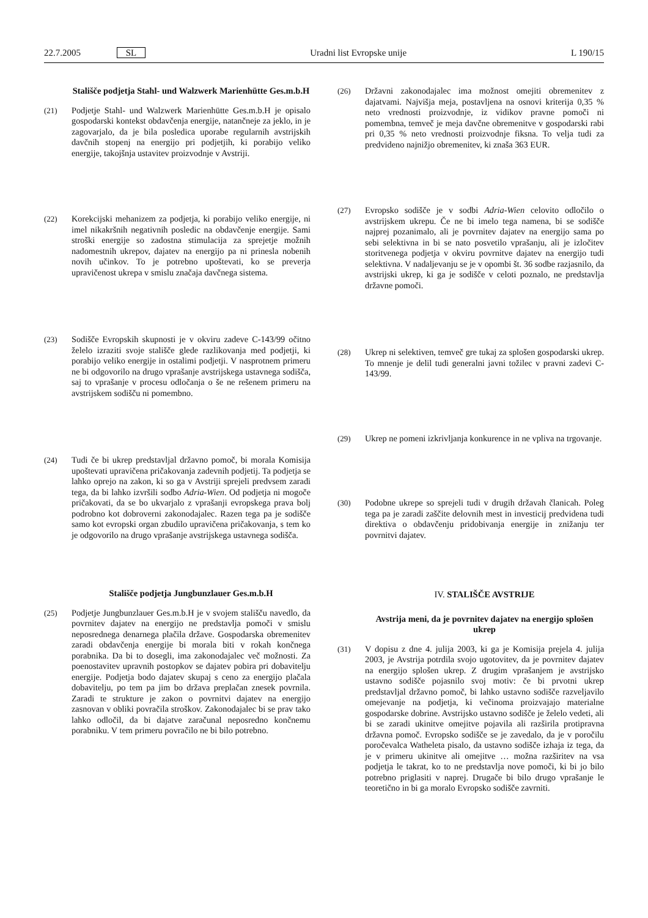22.7.2005 SL Uradni list Evropske unije L 190/15
Stališče podjetja Stahl- und Walzwerk Marienhütte Ges.m.b.H
(21) Podjetje Stahl- und Walzwerk Marienhütte Ges.m.b.H je opisalo gospodarski kontekst obdavčenja energije, natančneje za jeklo, in je zagovarjalo, da je bila posledica uporabe regularnih avstrijskih davčnih stopenj na energijo pri podjetjih, ki porabijo veliko energije, takojšnja ustavitev proizvodnje v Avstriji.
(22) Korekcijski mehanizem za podjetja, ki porabijo veliko energije, ni imel nikakršnih negativnih posledic na obdavčenje energije. Sami stroški energije so zadostna stimulacija za sprejetje možnih nadomestnih ukrepov, dajatev na energijo pa ni prinesla nobenih novih učinkov. To je potrebno upoštevati, ko se preverja upravičenost ukrepa v smislu značaja davčnega sistema.
(23) Sodišče Evropskih skupnosti je v okviru zadeve C-143/99 očitno želelo izraziti svoje stališče glede razlikovanja med podjetji, ki porabijo veliko energije in ostalimi podjetji. V nasprotnem primeru ne bi odgovorilo na drugo vprašanje avstrijskega ustavnega sodišča, saj to vprašanje v procesu odločanja o še ne rešenem primeru na avstrijskem sodišču ni pomembno.
(24) Tudi če bi ukrep predstavljal državno pomoč, bi morala Komisija upoštevati upravičena pričakovanja zadevnih podjetij. Ta podjetja se lahko oprejo na zakon, ki so ga v Avstriji sprejeli predvsem zaradi tega, da bi lahko izvršili sodbo Adria-Wien. Od podjetja ni mogoče pričakovati, da se bo ukvarjalo z vprašanji evropskega prava bolj podrobno kot dobroverni zakonodajalec. Razen tega pa je sodišče samo kot evropski organ zbudilo upravičena pričakovanja, s tem ko je odgovorilo na drugo vprašanje avstrijskega ustavnega sodišča.
Stališče podjetja Jungbunzlauer Ges.m.b.H
(25) Podjetje Jungbunzlauer Ges.m.b.H je v svojem stališču navedlo, da povrnitev dajatev na energijo ne predstavlja pomoči v smislu neposrednega denarnega plačila države. Gospodarska obremenitev zaradi obdavčenja energije bi morala biti v rokah končnega porabnika. Da bi to dosegli, ima zakonodajalec več možnosti. Za poenostavitev upravnih postopkov se dajatev pobira pri dobavitelju energije. Podjetja bodo dajatev skupaj s ceno za energijo plačala dobavitelju, po tem pa jim bo država preplačan znesek povrnila. Zaradi te strukture je zakon o povrnitvi dajatev na energijo zasnovan v obliki povračila stroškov. Zakonodajalec bi se prav tako lahko odločil, da bi dajatve zaračunal neposredno končnemu porabniku. V tem primeru povračilo ne bi bilo potrebno.
(26) Državni zakonodajalec ima možnost omejiti obremenitev z dajatvami. Najvišja meja, postavljena na osnovi kriterija 0,35 % neto vrednosti proizvodnje, iz vidikov pravne pomoči ni pomembna, temveč je meja davčne obremenitve v gospodarski rabi pri 0,35 % neto vrednosti proizvodnje fiksna. To velja tudi za predvideno najnižjo obremenitev, ki znaša 363 EUR.
(27) Evropsko sodišče je v sodbi Adria-Wien celovito odločilo o avstrijskem ukrepu. Če ne bi imelo tega namena, bi se sodišče najprej pozanimalo, ali je povrnitev dajatev na energijo sama po sebi selektivna in bi se nato posvetilo vprašanju, ali je izločitev storitvenega podjetja v okviru povrnitve dajatev na energijo tudi selektivna. V nadaljevanju se je v opombi št. 36 sodbe razjasnilo, da avstrijski ukrep, ki ga je sodišče v celoti poznalo, ne predstavlja državne pomoči.
(28) Ukrep ni selektiven, temveč gre tukaj za splošen gospodarski ukrep. To mnenje je delil tudi generalni javni tožilec v pravni zadevi C-143/99.
(29) Ukrep ne pomeni izkrivljanja konkurence in ne vpliva na trgovanje.
(30) Podobne ukrepe so sprejeli tudi v drugih državah članicah. Poleg tega pa je zaradi zaščite delovnih mest in investicij predvidena tudi direktiva o obdavčenju pridobivanja energije in znižanju ter povrnitvi dajatev.
IV. STALIŠČE AVSTRIJE
Avstrija meni, da je povrnitev dajatev na energijo splošen ukrep
(31) V dopisu z dne 4. julija 2003, ki ga je Komisija prejela 4. julija 2003, je Avstrija potrdila svojo ugotovitev, da je povrnitev dajatev na energijo splošen ukrep. Z drugim vprašanjem je avstrijsko ustavno sodišče pojasnilo svoj motiv: če bi prvotni ukrep predstavljal državno pomoč, bi lahko ustavno sodišče razveljavilo omejevanje na podjetja, ki večinoma proizvajajo materialne gospodarske dobrine. Avstrijsko ustavno sodišče je želelo vedeti, ali bi se zaradi ukinitve omejitve pojavila ali razširila protipravna državna pomoč. Evropsko sodišče se je zavedalo, da je v poročilu poročevalca Watheleta pisalo, da ustavno sodišče izhaja iz tega, da je v primeru ukinitve ali omejitve … možna razširitev na vsa podjetja le takrat, ko to ne predstavlja nove pomoči, ki bi jo bilo potrebno priglasiti v naprej. Drugače bi bilo drugo vprašanje le teoretično in bi ga moralo Evropsko sodišče zavrniti.